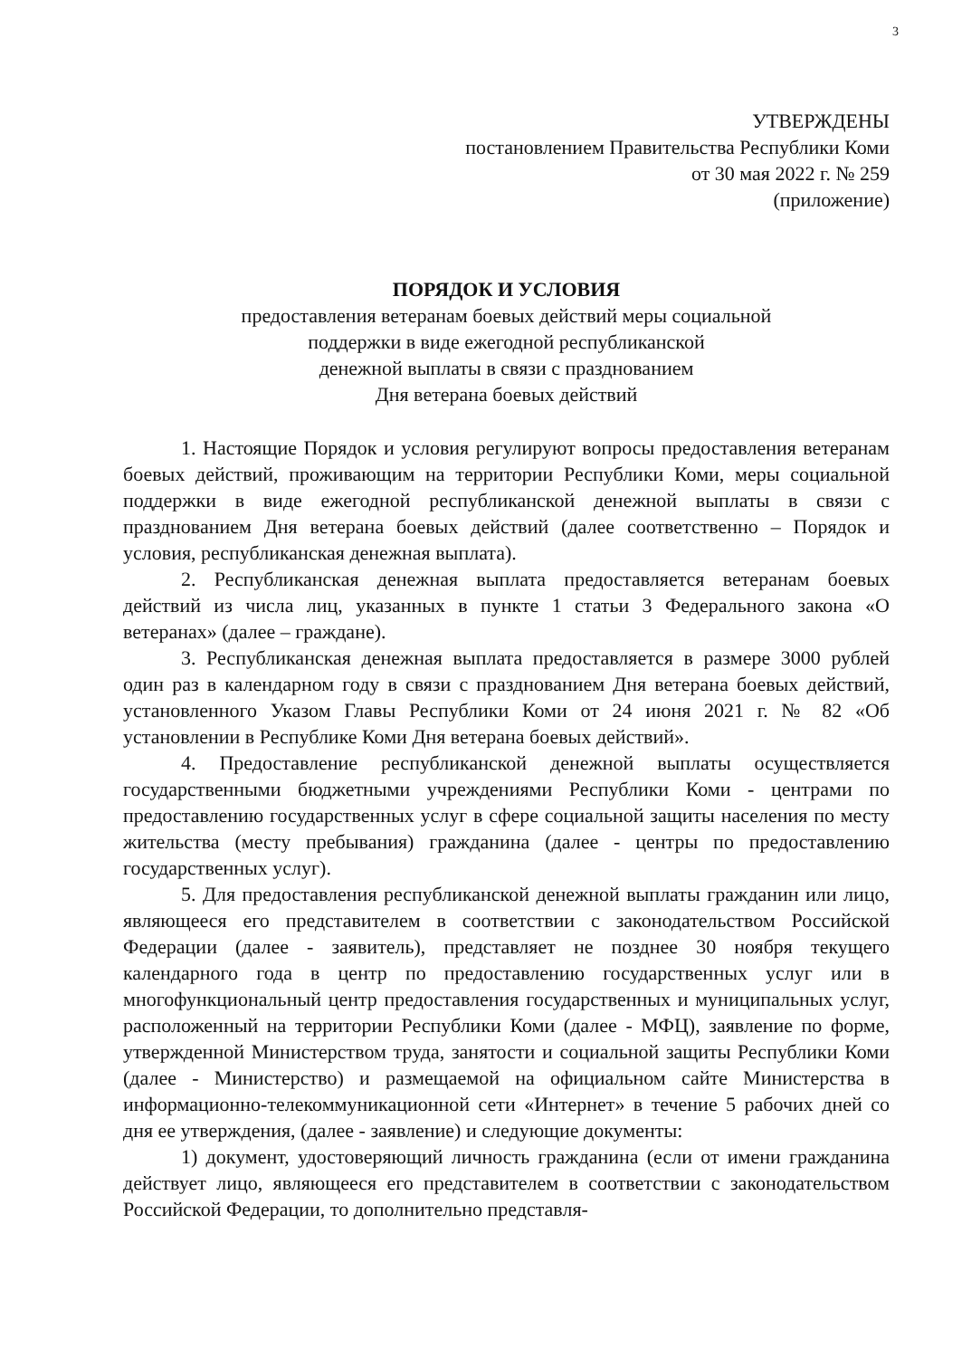3
УТВЕРЖДЕНЫ
постановлением Правительства Республики Коми
от 30 мая 2022 г. № 259
(приложение)
ПОРЯДОК И УСЛОВИЯ
предоставления ветеранам боевых действий меры социальной
поддержки в виде ежегодной республиканской
денежной выплаты в связи с празднованием
Дня ветерана боевых действий
1. Настоящие Порядок и условия регулируют вопросы предоставления ветеранам боевых действий, проживающим на территории Республики Коми, меры социальной поддержки в виде ежегодной республиканской денежной выплаты в связи с празднованием Дня ветерана боевых действий (далее соответственно – Порядок и условия, республиканская денежная выплата).
2. Республиканская денежная выплата предоставляется ветеранам боевых действий из числа лиц, указанных в пункте 1 статьи 3 Федерального закона «О ветеранах» (далее – граждане).
3. Республиканская денежная выплата предоставляется в размере 3000 рублей один раз в календарном году в связи с празднованием Дня ветерана боевых действий, установленного Указом Главы Республики Коми от 24 июня 2021 г. № 82 «Об установлении в Республике Коми Дня ветерана боевых действий».
4. Предоставление республиканской денежной выплаты осуществляется государственными бюджетными учреждениями Республики Коми - центрами по предоставлению государственных услуг в сфере социальной защиты населения по месту жительства (месту пребывания) гражданина (далее - центры по предоставлению государственных услуг).
5. Для предоставления республиканской денежной выплаты гражданин или лицо, являющееся его представителем в соответствии с законодательством Российской Федерации (далее - заявитель), представляет не позднее 30 ноября текущего календарного года в центр по предоставлению государственных услуг или в многофункциональный центр предоставления государственных и муниципальных услуг, расположенный на территории Республики Коми (далее - МФЦ), заявление по форме, утвержденной Министерством труда, занятости и социальной защиты Республики Коми (далее - Министерство) и размещаемой на официальном сайте Министерства в информационно-телекоммуникационной сети «Интернет» в течение 5 рабочих дней со дня ее утверждения, (далее - заявление) и следующие документы:
1) документ, удостоверяющий личность гражданина (если от имени гражданина действует лицо, являющееся его представителем в соответствии с законодательством Российской Федерации, то дополнительно представля-